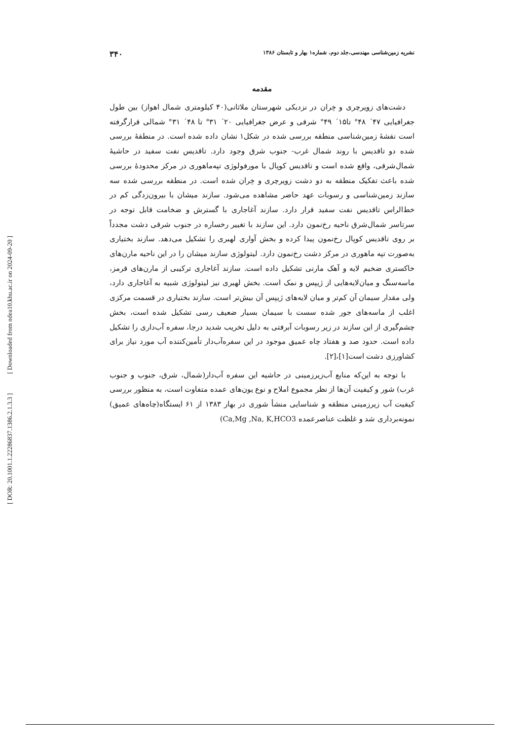[ Downloaded from ndea10.khu.ac.ir on 2024-09-20 ]
[ DOR: 20.1001.1.22286837.1386.2.1.3.3 ]
نشریه زمین‌شناسی مهندسی،جلد دوم، شماره۱ بهار و تابستان ۱۳۸۶ ۳۴۰
مقدمه
دشت‌های زویرچری و خِران در نزدیکی شهرستان ملاثانی(۴۰ کیلومتری شمال اهواز) بین طول جغرافیایی ۴۷´ ۴۸° تا۱۵´ ۴۹° شرقی و عرض جغرافیایی ۲۰´ ۳۱° تا ۴۸´ ۳۱° شمالی قرارگرفته است نقشهٔ زمین‌شناسی منطقه بررسی شده در شکل۱ نشان داده شده است. در منطقهٔ بررسی شده دو تاقدیس با روند شمال غرب- جنوب شرق وجود دارد. تاقدیس نفت سفید در حاشیهٔ شمال‌شرقی، واقع شده است و تاقدیس کوپال با مورفولوژی تپه‌ماهوری در مرکز محدودهٔ بررسی شده باعث تفکیک منطقه به دو دشت زویرچری و خِران شده است. در منطقه بررسی شده سه سازند زمین‌شناسی و رسوبات عهد حاضر مشاهده می‌شود. سازند میشان با بیرون‌زدگی کم در خط‌الراس تاقدیس نفت سفید قرار دارد. سازند آغاجاری با گسترش و ضخامت قابل توجه در سرتاسر شمال‌شرق ناحیه رخ‌نمون دارد. این سازند با تغییر رخساره در جنوب شرقی دشت مجدداً بر روی تاقدیس کوپال رخ‌نمون پیدا کرده و بخش آواری لهبری را تشکیل می‌دهد. سازند بختیاری به‌صورت تپه ماهوری در مرکز دشت رخ‌نمون دارد. لیتولوژی سازند میشان را در این ناحیه مارن‌های خاکستری ضخیم لایه و آهک مارنی تشکیل داده است. سازند آغاجاری ترکیبی از مارن‌های قرمز، ماسه‌سنگ و میان‌لایه‌هایی از ژیپس و نمک است. بخش لهبری نیز لیتولوژی شبیه به آغاجاری دارد، ولی مقدار سیمان آن کم‌تر و میان لایه‌های ژیپس آن بیش‌تر است. سازند بختیاری در قسمت مرکزی اغلب از ماسه‌های جور شده سست با سیمان بسیار ضعیف رسی تشکیل شده است، بخش چشم‌گیری از این سازند در زیر رسوبات آبرفتی به دلیل تخریب شدید درجا، سفره آب‌داری را تشکیل داده است. حدود صد و هفتاد چاه عمیق موجود در این سفره‌آب‌دار تأمین‌کننده آب مورد نیاز برای کشاورزی دشت است[۱]،[۲].
با توجه به این‌که منابع آب‌زیرزمینی در حاشیه این سفره آب‌دار(شمال، شرق، جنوب و جنوب غرب) شور و کیفیت آن‌ها از نظر مجموع املاح و نوع یون‌های عمده متفاوت است، به منظور بررسی کیفیت آب زیرزمینی منطقه و شناسایی منشأ شوری در بهار ۱۳۸۳ از ۶۱ ایستگاه(چاه‌های عمیق) نمونه‌برداری شد و غلظت عناصرعمده (Ca,Mg ,Na, K,HCO3